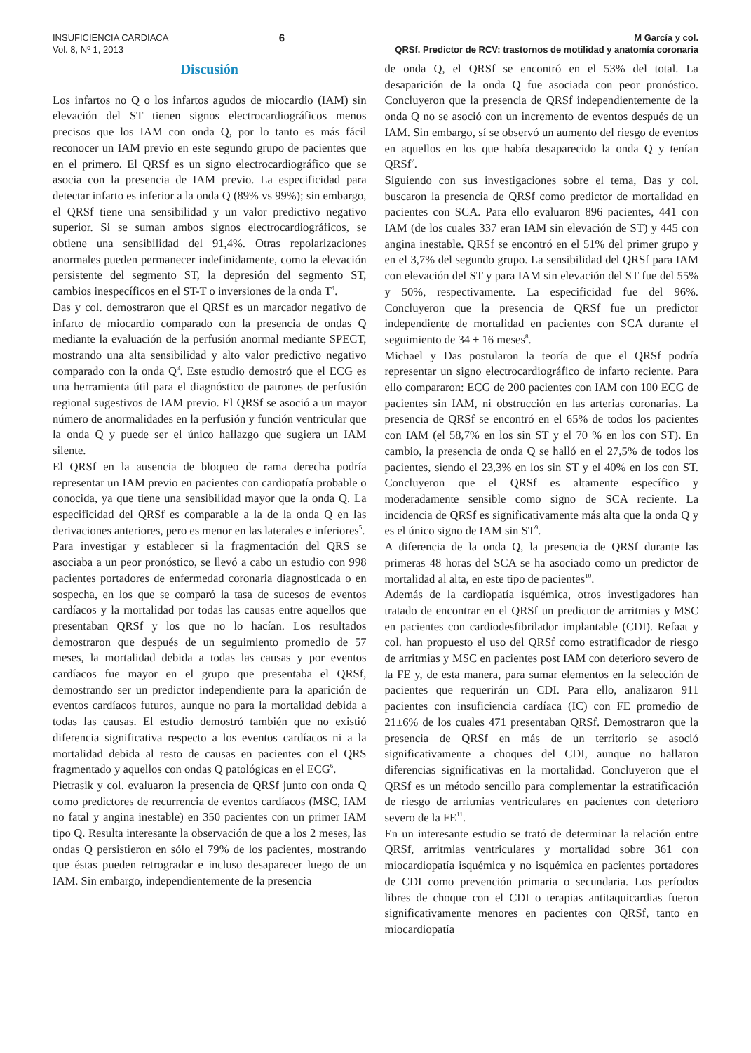INSUFICIENCIA CARDIACA
Vol. 8, Nº 1, 2013
6
M García y col.
QRSf. Predictor de RCV: trastornos de motilidad y anatomía coronaria
Discusión
Los infartos no Q o los infartos agudos de miocardio (IAM) sin elevación del ST tienen signos electrocardiográficos menos precisos que los IAM con onda Q, por lo tanto es más fácil reconocer un IAM previo en este segundo grupo de pacientes que en el primero. El QRSf es un signo electrocardiográfico que se asocia con la presencia de IAM previo. La especificidad para detectar infarto es inferior a la onda Q (89% vs 99%); sin embargo, el QRSf tiene una sensibilidad y un valor predictivo negativo superior. Si se suman ambos signos electrocardiográficos, se obtiene una sensibilidad del 91,4%. Otras repolarizaciones anormales pueden permanecer indefinidamente, como la elevación persistente del segmento ST, la depresión del segmento ST, cambios inespecíficos en el ST-T o inversiones de la onda T<sup>4</sup>.
Das y col. demostraron que el QRSf es un marcador negativo de infarto de miocardio comparado con la presencia de ondas Q mediante la evaluación de la perfusión anormal mediante SPECT, mostrando una alta sensibilidad y alto valor predictivo negativo comparado con la onda Q<sup>3</sup>. Este estudio demostró que el ECG es una herramienta útil para el diagnóstico de patrones de perfusión regional sugestivos de IAM previo. El QRSf se asoció a un mayor número de anormalidades en la perfusión y función ventricular que la onda Q y puede ser el único hallazgo que sugiera un IAM silente.
El QRSf en la ausencia de bloqueo de rama derecha podría representar un IAM previo en pacientes con cardiopatía probable o conocida, ya que tiene una sensibilidad mayor que la onda Q. La especificidad del QRSf es comparable a la de la onda Q en las derivaciones anteriores, pero es menor en las laterales e inferiores<sup>5</sup>.
Para investigar y establecer si la fragmentación del QRS se asociaba a un peor pronóstico, se llevó a cabo un estudio con 998 pacientes portadores de enfermedad coronaria diagnosticada o en sospecha, en los que se comparó la tasa de sucesos de eventos cardíacos y la mortalidad por todas las causas entre aquellos que presentaban QRSf y los que no lo hacían. Los resultados demostraron que después de un seguimiento promedio de 57 meses, la mortalidad debida a todas las causas y por eventos cardíacos fue mayor en el grupo que presentaba el QRSf, demostrando ser un predictor independiente para la aparición de eventos cardíacos futuros, aunque no para la mortalidad debida a todas las causas. El estudio demostró también que no existió diferencia significativa respecto a los eventos cardíacos ni a la mortalidad debida al resto de causas en pacientes con el QRS fragmentado y aquellos con ondas Q patológicas en el ECG<sup>6</sup>.
Pietrasik y col. evaluaron la presencia de QRSf junto con onda Q como predictores de recurrencia de eventos cardíacos (MSC, IAM no fatal y angina inestable) en 350 pacientes con un primer IAM tipo Q. Resulta interesante la observación de que a los 2 meses, las ondas Q persistieron en sólo el 79% de los pacientes, mostrando que éstas pueden retrogradar e incluso desaparecer luego de un IAM. Sin embargo, independientemente de la presencia
de onda Q, el QRSf se encontró en el 53% del total. La desaparición de la onda Q fue asociada con peor pronóstico. Concluyeron que la presencia de QRSf independientemente de la onda Q no se asoció con un incremento de eventos después de un IAM. Sin embargo, sí se observó un aumento del riesgo de eventos en aquellos en los que había desaparecido la onda Q y tenían QRSf<sup>7</sup>.
Siguiendo con sus investigaciones sobre el tema, Das y col. buscaron la presencia de QRSf como predictor de mortalidad en pacientes con SCA. Para ello evaluaron 896 pacientes, 441 con IAM (de los cuales 337 eran IAM sin elevación de ST) y 445 con angina inestable. QRSf se encontró en el 51% del primer grupo y en el 3,7% del segundo grupo. La sensibilidad del QRSf para IAM con elevación del ST y para IAM sin elevación del ST fue del 55% y 50%, respectivamente. La especificidad fue del 96%. Concluyeron que la presencia de QRSf fue un predictor independiente de mortalidad en pacientes con SCA durante el seguimiento de 34 ± 16 meses<sup>8</sup>.
Michael y Das postularon la teoría de que el QRSf podría representar un signo electrocardiográfico de infarto reciente. Para ello compararon: ECG de 200 pacientes con IAM con 100 ECG de pacientes sin IAM, ni obstrucción en las arterias coronarias. La presencia de QRSf se encontró en el 65% de todos los pacientes con IAM (el 58,7% en los sin ST y el 70 % en los con ST). En cambio, la presencia de onda Q se halló en el 27,5% de todos los pacientes, siendo el 23,3% en los sin ST y el 40% en los con ST. Concluyeron que el QRSf es altamente específico y moderadamente sensible como signo de SCA reciente. La incidencia de QRSf es significativamente más alta que la onda Q y es el único signo de IAM sin ST<sup>9</sup>.
A diferencia de la onda Q, la presencia de QRSf durante las primeras 48 horas del SCA se ha asociado como un predictor de mortalidad al alta, en este tipo de pacientes<sup>10</sup>.
Además de la cardiopatía isquémica, otros investigadores han tratado de encontrar en el QRSf un predictor de arritmias y MSC en pacientes con cardiodesfibrilador implantable (CDI). Refaat y col. han propuesto el uso del QRSf como estratificador de riesgo de arritmias y MSC en pacientes post IAM con deterioro severo de la FE y, de esta manera, para sumar elementos en la selección de pacientes que requerirán un CDI. Para ello, analizaron 911 pacientes con insuficiencia cardíaca (IC) con FE promedio de 21±6% de los cuales 471 presentaban QRSf. Demostraron que la presencia de QRSf en más de un territorio se asoció significativamente a choques del CDI, aunque no hallaron diferencias significativas en la mortalidad. Concluyeron que el QRSf es un método sencillo para complementar la estratificación de riesgo de arritmias ventriculares en pacientes con deterioro severo de la FE<sup>11</sup>.
En un interesante estudio se trató de determinar la relación entre QRSf, arritmias ventriculares y mortalidad sobre 361 con miocardiopatía isquémica y no isquémica en pacientes portadores de CDI como prevención primaria o secundaria. Los períodos libres de choque con el CDI o terapias antitaquicardias fueron significativamente menores en pacientes con QRSf, tanto en miocardiopatía